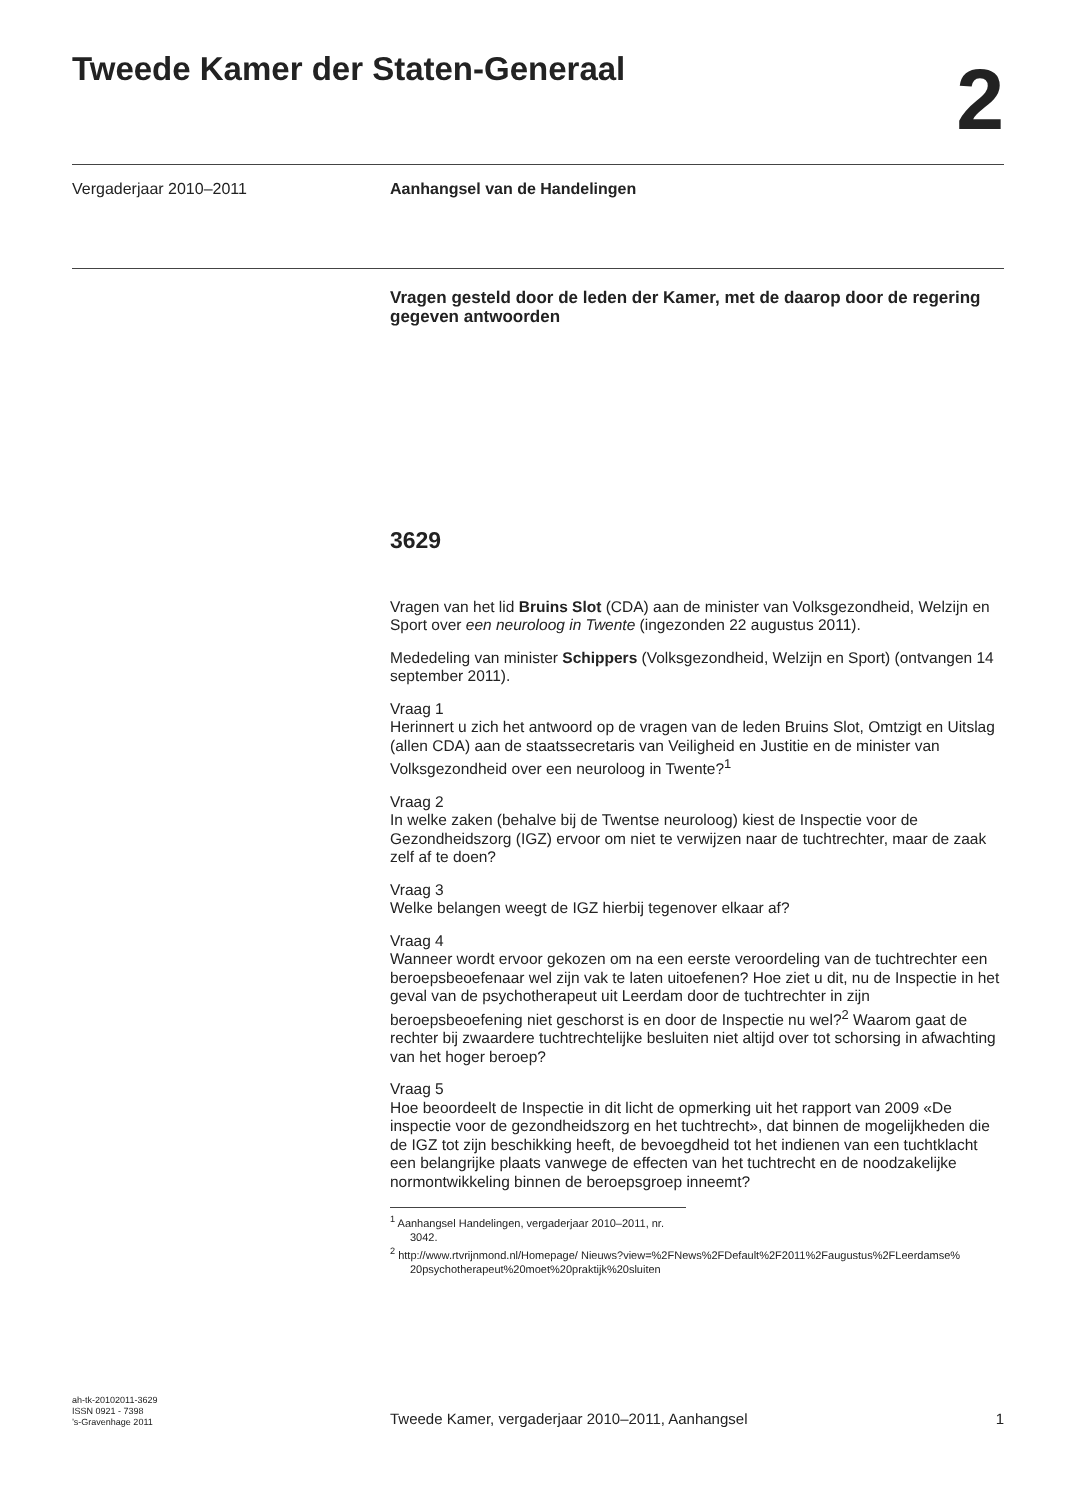Tweede Kamer der Staten-Generaal
2
Vergaderjaar 2010–2011 Aanhangsel van de Handelingen
Vragen gesteld door de leden der Kamer, met de daarop door de regering gegeven antwoorden
3629
Vragen van het lid Bruins Slot (CDA) aan de minister van Volksgezondheid, Welzijn en Sport over een neuroloog in Twente (ingezonden 22 augustus 2011).
Mededeling van minister Schippers (Volksgezondheid, Welzijn en Sport) (ontvangen 14 september 2011).
Vraag 1
Herinnert u zich het antwoord op de vragen van de leden Bruins Slot, Omtzigt en Uitslag (allen CDA) aan de staatssecretaris van Veiligheid en Justitie en de minister van Volksgezondheid over een neuroloog in Twente?<sup>1</sup>
Vraag 2
In welke zaken (behalve bij de Twentse neuroloog) kiest de Inspectie voor de Gezondheidszorg (IGZ) ervoor om niet te verwijzen naar de tuchtrechter, maar de zaak zelf af te doen?
Vraag 3
Welke belangen weegt de IGZ hierbij tegenover elkaar af?
Vraag 4
Wanneer wordt ervoor gekozen om na een eerste veroordeling van de tuchtrechter een beroepsbeoefenaar wel zijn vak te laten uitoefenen? Hoe ziet u dit, nu de Inspectie in het geval van de psychotherapeut uit Leerdam door de tuchtrechter in zijn beroepsbeoefening niet geschorst is en door de Inspectie nu wel?<sup>2</sup> Waarom gaat de rechter bij zwaardere tuchtrechtelijke besluiten niet altijd over tot schorsing in afwachting van het hoger beroep?
Vraag 5
Hoe beoordeelt de Inspectie in dit licht de opmerking uit het rapport van 2009 «De inspectie voor de gezondheidszorg en het tuchtrecht», dat binnen de mogelijkheden die de IGZ tot zijn beschikking heeft, de bevoegdheid tot het indienen van een tuchtklacht een belangrijke plaats vanwege de effecten van het tuchtrecht en de noodzakelijke normontwikkeling binnen de beroepsgroep inneemt?
<sup>1</sup> Aanhangsel Handelingen, vergaderjaar 2010–2011, nr. 3042.
<sup>2</sup> http://www.rtvrijnmond.nl/Homepage/ Nieuws?view=%2FNews%2FDefault%2F2011%2Faugustus%2FLeerdamse% 20psychotherapeut%20moet%20praktijk%20sluiten
ah-tk-20102011-3629
ISSN 0921 - 7398
’s-Gravenhage 2011
Tweede Kamer, vergaderjaar 2010–2011, Aanhangsel 1